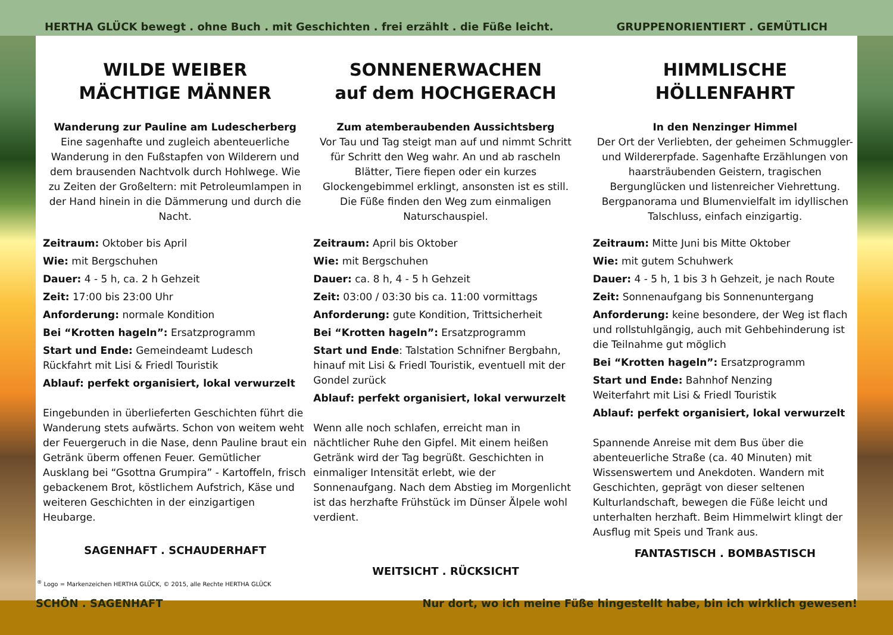HERTHA GLÜCK bewegt . ohne Buch . mit Geschichten . frei erzählt . die Füße leicht. GRUPPENORIENTIERT . GEMÜTLICH
WILDE WEIBER
MÄCHTIGE MÄNNER
Wanderung zur Pauline am Ludescherberg
Eine sagenhafte und zugleich abenteuerliche Wanderung in den Fußstapfen von Wilderern und dem brausenden Nachtvolk durch Hohlwege. Wie zu Zeiten der Großeltern: mit Petroleumlampen in der Hand hinein in die Dämmerung und durch die Nacht.
Zeitraum: Oktober bis April
Wie: mit Bergschuhen
Dauer: 4 - 5 h, ca. 2 h Gehzeit
Zeit: 17:00 bis 23:00 Uhr
Anforderung: normale Kondition
Bei “Krotten hageln”: Ersatzprogramm
Start und Ende: Gemeindeamt Ludesch
Rückfahrt mit Lisi & Friedl Touristik
Ablauf: perfekt organisiert, lokal verwurzelt
Eingebunden in überlieferten Geschichten führt die Wanderung stets aufwärts. Schon von weitem weht der Feuergeruch in die Nase, denn Pauline braut ein Getränk überm offenen Feuer. Gemütlicher Ausklang bei “Gsottna Grumpira” - Kartoffeln, frisch gebackenem Brot, köstlichem Aufstrich, Käse und weiteren Geschichten in der einzigartigen Heubarge.
SAGENHAFT . SCHAUDERHAFT
SONNENERWACHEN
auf dem HOCHGERACH
Zum atemberaubenden Aussichtsberg
Vor Tau und Tag steigt man auf und nimmt Schritt für Schritt den Weg wahr. An und ab rascheln Blätter, Tiere fiepen oder ein kurzes Glockengebimmel erklingt, ansonsten ist es still. Die Füße finden den Weg zum einmaligen Naturschauspiel.
Zeitraum: April bis Oktober
Wie: mit Bergschuhen
Dauer: ca. 8 h, 4 - 5 h Gehzeit
Zeit: 03:00 / 03:30 bis ca. 11:00 vormittags
Anforderung: gute Kondition, Trittsicherheit
Bei “Krotten hageln”: Ersatzprogramm
Start und Ende: Talstation Schnifner Bergbahn, hinauf mit Lisi & Friedl Touristik, eventuell mit der Gondel zurück
Ablauf: perfekt organisiert, lokal verwurzelt
Wenn alle noch schlafen, erreicht man in nächtlicher Ruhe den Gipfel. Mit einem heißen Getränk wird der Tag begrüßt. Geschichten in einmaliger Intensität erlebt, wie der Sonnenaufgang. Nach dem Abstieg im Morgenlicht ist das herzhafte Frühstück im Dünser Älpele wohl verdient.
WEITSICHT . RÜCKSICHT
HIMMLISCHE
HÖLLENFAHRT
In den Nenzinger Himmel
Der Ort der Verliebten, der geheimen Schmuggler- und Wildererpfade. Sagenhafte Erzählungen von haarsträubenden Geistern, tragischen Bergunglücken und listenreicher Viehrettung. Bergpanorama und Blumenvielfalt im idyllischen Talschluss, einfach einzigartig.
Zeitraum: Mitte Juni bis Mitte Oktober
Wie: mit gutem Schuhwerk
Dauer: 4 - 5 h, 1 bis 3 h Gehzeit, je nach Route
Zeit: Sonnenaufgang bis Sonnenuntergang
Anforderung: keine besondere, der Weg ist flach und rollstuhlgängig, auch mit Gehbehinderung ist die Teilnahme gut möglich
Bei “Krotten hageln”: Ersatzprogramm
Start und Ende: Bahnhof Nenzing
Weiterfahrt mit Lisi & Friedl Touristik
Ablauf: perfekt organisiert, lokal verwurzelt
Spannende Anreise mit dem Bus über die abenteuerliche Straße (ca. 40 Minuten) mit Wissenswertem und Anekdoten. Wandern mit Geschichten, geprägt von dieser seltenen Kulturlandschaft, bewegen die Füße leicht und unterhalten herzhaft. Beim Himmelwirt klingt der Ausflug mit Speis und Trank aus.
FANTASTISCH . BOMBASTISCH
<sup>®</sup> Logo = Markenzeichen HERTHA GLÜCK, © 2015, alle Rechte HERTHA GLÜCK
SCHÖN . SAGENHAFT Nur dort, wo ich meine Füße hingestellt habe, bin ich wirklich gewesen!